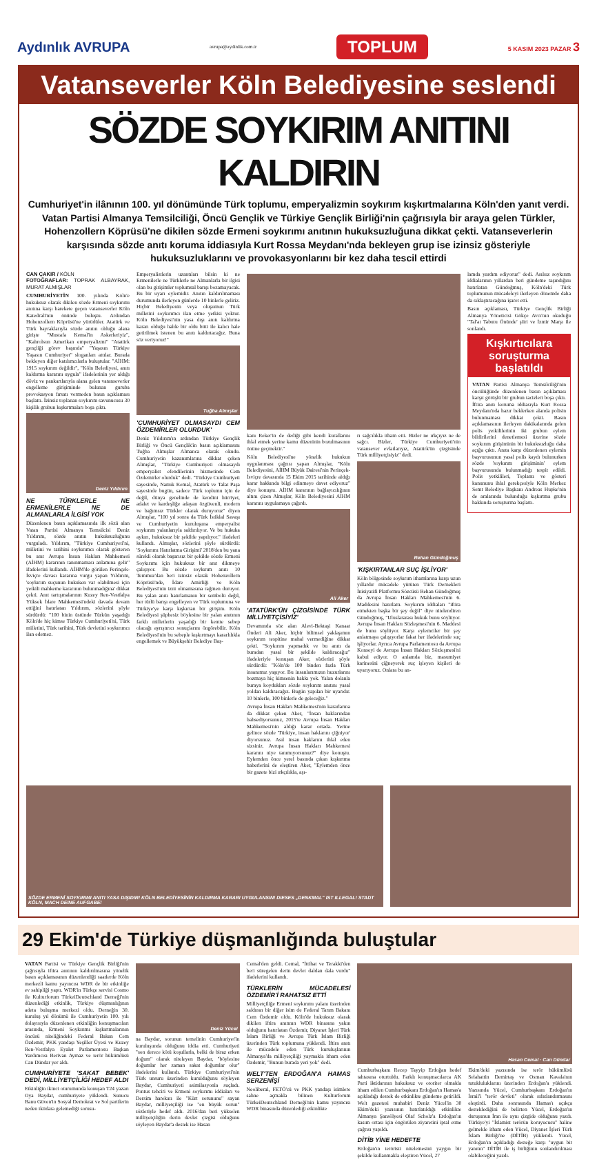Aydınlık AVRUPA
avrupa@aydinlik.com.tr
TOPLUM
5 KASIM 2023 PAZAR 3
Vatanseverler Köln Belediyesine seslendi
SÖZDE SOYKIRIM ANITINI KALDIRIN
Cumhuriyet'in ilânının 100. yıl dönümünde Türk toplumu, emperyalizmin soykırım kışkırtmalarına Köln'den yanıt verdi. Vatan Partisi Almanya Temsilciliği, Öncü Gençlik ve Türkiye Gençlik Birliği'nin çağrısıyla bir araya gelen Türkler, Hohenzollern Köprüsü'ne dikilen sözde Ermeni soykırımı anıtının hukuksuzluğuna dikkat çekti. Vatanseverlerin karşısında sözde anıtı koruma iddiasıyla Kurt Rossa Meydanı'nda bekleyen grup ise izinsiz gösteriyle hukuksuzluklarını ve provokasyonlarını bir kez daha tescil ettirdi
CAN ÇAKIR / KÖLN
FOTOĞRAFLAR: TOPRAK ALBAYRAK, MURAT ALMIŞLAR
CUMHURİYETİN 100. yılında Köln'e hukuksuz olarak dikilen sözde Ermeni soykırımı anıtına karşı harekete geçen vatanseverler Köln Katedrali'nin önünde buluştu. Ardından Hohenzollern Köprüsü'ne yürüdüler. Atatürk ve Türk bayraklarıyla sözde anıtın olduğu alana girişte "Mustafa Kemal'in Askerleriyiz", "Kahrolsun Amerikan emperyalizmi" "Atatürk gençliği görev başında" "Yaşasın Türkiye Yaşasın Cumhuriyet" sloganları attılar. Burada bekleyen diğer katılımcılarla buluştular. "AİHM: 1915 soykırım değildir", "Köln Belediyesi, anıtı kaldırma kararını uygula" ifadelerinin yer aldığı döviz ve pankartlarıyla alana gelen vatanseverler engelleme girişiminde bulunan guruba provokasyon fırsatı vermeden basın açıklaması başlattı. İzinsiz toplanan soykırım savunucusu 30 kişilik grubun kışkırtmaları boşa çıktı.
Deniz Yıldırım
NE TÜRKLERLE NE ERMENİLERLE NE DE ALMANLARLA İLGİSİ YOK
Düzenlenen basın açıklamasında ilk sözü alan Vatan Partisi Almanya Temsilcisi Deniz Yıldırım, sözde anıtın hukuksuzluğunu vurguladı. Yıldırım, "Türkiye Cumhuriyeti'ni, milletini ve tarihini soykırımcı olarak gösteren bu anıt Avrupa İnsan Hakları Mahkemesi (AİHM) kararının tanınmaması anlamına gelir" ifadelerini kullandı. AİHM'de görülen Perinçek-İsviçre davası kararına vurgu yapan Yıldırım, 'soykırım suçunun hukuken var olabilmesi için yetkili mahkeme kararının bulunmadığına' dikkat çekti. Anıt tartışmalarının Kuzey Ren-Vestfalya Yüksek İdare Mahkemesi'ndeki davada devam ettiğini hatırlatan Yıldırım, sözlerini şöyle sürdürdü: "100 binin üstünde Türkün yaşadığı Köln'de hiç kimse Türkiye Cumhuriyeti'ni, Türk milletini, Türk tarihini, Türk devletini soykırımcı ilan edemez.
Emperyalistlerin uzantıları bilsin ki ne Ermenilerle ne Türklerle ne Almanlarla bir ilgisi olan bu girişimler toplumsal barışı bozamayacak. Bu bir uyarı eylemidir. Anıtın kaldırılmaması durumunda ilerleyen günlerde 10 binlerle geliriz. Hiçbir Belediyenin veya oluşumun Türk milletini soykırımcı ilan etme yetkisi yoktur. Köln Belediyesi'nin yasa dışı anıtı kaldırma kararı olduğu halde bir oldu bitti ile kalıcı hale getirilmek istenen bu anıtı kaldırtacağız. Buna söz veriyoruz!"
Tuğba Almışlar
'CUMHURİYET OLMASAYDI CEM ÖZDEMİRLER OLURDUK'
Deniz Yıldırım'ın ardından Türkiye Gençlik Birliği ve Öncü Gençlik'in basın açıklamasını Tuğba Almışlar Almanca olarak okudu. Cumhuriyetin kazanımlarına dikkat çeken Almışlar, "Türkiye Cumhuriyeti olmasaydı emperyalist efendilerinin hizmetinde Cem Özdemirler olurduk" dedi. "Türkiye Cumhuriyeti sayesinde, Namık Kemal, Atatürk ve Talat Paşa sayesinde bugün, sadece Türk toplumu için de değil, dünya genelinde de kendini hürriyet, adalet ve kardeşliğe adayan özgüvenli, modern ve bağımsız Türkler olarak duruyoruz" diyen Almışlar, "100 yıl sonra da Türk İstiklal Savaşı ve Cumhuriyetin kuruluşuna emperyalist soykırım yalanlarıyla saldırılıyor. Ve bu hukuka aykırı, hukuksuz bir şekilde yapılıyor." ifadeleri kullandı. Almışlar, sözlerini şöyle sürdürdü: 'Soykırımı Hatırlatma Girişimi' 2018'den bu yana sürekli olarak başarısız bir şekilde sözde Ermeni Soykırımı için hukuksuz bir anıt dikmeye çalışıyor. Bu sözde soykırım anıtı 10 Temmuz'dan beri izinsiz olarak Hohenzollern Köprüsü'nde, İdare Amirliği ve Köln Belediyesi'nin izni olmamasına rağmen duruyor. Bu yalan anıtı hatırlamanın bir sembolü değil, her türlü barışı engelleyen ve Türk toplumuna ve Türkiye'ye karşı kışkırtan bir girişim. Köln Belediyesi şüphesiz böylesine bir yalan anıtının farklı milletlerin yaşadığı bir kentte sebep olacağı ayrıştırıcı sonuçlarını öngörebilir. Köln Belediyesi'nin bu sebeple kışkırtmayı kararlılıkla engellemek ve Büyükşehir Belediye Baş-
kanı Reker'in de dediği gibi kendi kurallarını ihlal etmek yerine kamu düzeninin bozulmasının önüne geçmektir."
Köln Belediyesi'ne yönelik hukukun uygulanması çağrısı yapan Almışlar, "Köln Belediyesini, AİHM Büyük Dairesi'nin Perinçek-İsviçre davasında 15 Ekim 2015 tarihinde aldığı karar hakkında bilgi edinmeye davet ediyoruz" diye konuştu. AİHM kararının bağlayıcılığının altını çizen Almışlar, Köln Belediyesini AİHM kararını uygulamaya çağırdı.
Ali Aker
'ATATÜRK'ÜN ÇİZGİSİNDE TÜRK MİLLİYETÇİSİYİZ'
Devamında söz alan Alevi-Bektaşi Kanaat Önderi Ali Aker, hiçbir bilimsel yaklaşımın soykırım tespitine mahal vermediğine dikkat çekti. "Soykırım yapmadık ve bu anıtı da buradan yasal bir şekilde kaldıracağız" ifadeleriyle konuşan Aker, sözlerini şöyle sürdürdü: "Köln'de 100 binden fazla Türk insanımız yaşıyor. Bu insanlarımızın huzurlarını bozmaya hiç kimsenin hakkı yok. Yalan dolanla buraya koydukları sözde soykırım anıtını yasal yoldan kaldıracağız. Bugün yapılan bir uyarıdır. 10 binlerle, 100 binlerle de geleceğiz."
Avrupa İnsan Hakları Mahkemesi'nin kararlarına da dikkat çeken Aker, "İnsan haklarından bahsediyorsunuz, 2015'te Avrupa İnsan Hakları Mahkemesi'nin aldığı karar ortada. Yerine gelince sözde 'Türkiye, insan haklarını çiğniyor' diyorsunuz. Asıl insan haklarını ihlal eden sizsiniz. Avrupa İnsan Hakları Mahkemesi kararını niye tanımıyorsunuz?" diye konuştu. Eylemden önce yerel basında çıkan kışkırtma haberlerini de eleştiren Aker, "Eylemden önce bir gazete bizi ırkçılıkla, aşı-
rı sağcılıkla itham etti. Bizler ne ırkçıyız ne de sağcı. Bizler, Türkiye Cumhuriyeti'nin vatansever evlatlarıyız, Atatürk'ün çizgisinde Türk milliyetçisiyiz" dedi.
Rehan Gündoğmuş
'KIŞKIRTANLAR SUÇ İŞLİYOR'
Köln bölgesinde soykırım ithamlarına karşı uzun yıllardır mücadele yürüten Türk Dernekleri İnisiyatifi Platformu Sözcüsü Rehan Gündoğmuş da Avrupa İnsan Hakları Mahkemesi'nin 6. Maddesini hatırlattı. Soykırım iddiaları "iftira etmekten başka bir şey değil" diye nitelendiren Gündoğmuş, "Uluslararası hukuk bunu söylüyor. Avrupa İnsan Hakları Sözleşmesi'nin 6. Maddesi de bunu söylüyor. Karşı eylemciler bir şey anlatmaya çalışıyorlar fakat her ifadelerinde suç işliyorlar. Ayrıca Avrupa Parlamentosu da Avrupa Konseyi de Avrupa İnsan Hakları Sözleşmesi'ni kabul ediyor. O anlamda biz, masumiyet karinesini çiğneyerek suç işleyen kişileri de uyarıyoruz. Onlara bu an-
lamda yardım ediyoruz" dedi. Asılsız soykırım iddialarının yıllardan beri gündeme taşındığını hatırlatan Gündoğmuş, Köln'deki Türk toplumunun mücadeleyi ilerleyen dönemde daha da sıklaştıracağına işaret etti.
Basın açıklaması, Türkiye Gençlik Birliği Almanya Yöneticisi Gökçe Avcı'nın okuduğu "Tal'at Tabutu Önünde' şiiri ve İzmir Marşı ile sonlandı.
Kışkırtıcılara soruşturma başlatıldı
VATAN Partisi Almanya Temsilciliği'nin öncülüğünde düzenlenen basın açıklaması karşıt görüşlü bir grubun tacizleri boşa çıktı. İftira anıtı koruma iddiasıyla Kurt Rossa Meydanı'nda hazır beklerken alanda polisin bulunmaması dikkat çekti. Basın açıklamasının ilerleyen dakikalarında gelen polis yetkililerinin iki grubun eylem bildirilerini denetlemesi üzerine sözde soykırım girişiminin bir hukuksuzluğu daha açığa çıktı. Anıta karşı düzenlenen eylemin başvurusunun yasal polis kaydı bulunurken sözde 'soykırım girişiminin' eylem başvurusunda bulunmadığı tespit edildi. Polis yetkilileri, Toplantı ve gösteri kanununu ihlal gerekçesiyle Köln Merkez Semt Belediye Başkanı Andreas Hupke'nin de aralarında bulunduğu kışkırtma grubu hakkında soruşturma başlattı.
SÖZDE ERMENİ SOYKIRIMI ANITI YASA DIŞIDIR! KÖLN BELEDİYESİNİN KALDIRMA KARARI UYGULANSIN! DIESES „DENKMAL" IST ILLEGAL! STADT KÖLN, MACH DEINE AUFGABE!
29 Ekim'de Türkiye düşmanlığında buluştular
VATAN Partisi ve Türkiye Gençlik Birliği'nin çağrısıyla iftira anıtının kaldırılmasına yönelik basın açıklamasının düzenlendiği saatlerde Köln merkezli kamu yayıncısı WDR de bir etkinliğe ev sahipliği yaptı. WDR'in Türkçe servisi Cosmo ile Kulturforum TürkeiDeutschland Derneği'nin düzenlediği etkinlik, Türkiye düşmanlığının adeta buluşma merkezi oldu. Derneğin 30. kuruluş yıl dönümü ile Cumhuriyetin 100. yılı dolayısıyla düzenlenen etkinliğin konuşmacıları arasında, Ermeni Soykırımı kışkırtmalarının öncüsü niteliğindeki Federal Bakan Cem Özdemir, PKK yandaşı Yeşiller Üyesi ve Kuzey Ren-Vestfalya Eyalet Parlamentosu Başkan Yardımcısı Berivan Aymaz ve terör hükümlüsü Can Dündar yer aldı.
CUMHURİYETE 'SAKAT BEBEK' DEDİ, MİLLİYETÇİLİĞİ HEDEF ALDI
Etkinliğin ikinci oturumunda konuşan T24 yazarı Oya Baydar, cumhuriyete yüklendi. Sunucu Banu Güven'in Sosyal Demokrat ve Sol partilerin neden iktidara gelemediği sorusu-
Deniz Yücel
na Baydar, sorunun temelinin Cumhuriyet'in kuruluşunda olduğunu iddia etti. Cumhuriyeti "son derece kötü koşullarla, belki de biraz erken doğum" olarak niteleyen Baydar, "böylesine doğumlar her zaman sakat doğumlar olur" ifadelerini kullandı. Türkiye Cumhuriyeti'nin Türk unsuru üzerinden kurulduğunu söyleyen Baydar, Cumhuriyeti asimilasyonla suçladı. Pontus tehciri ve Ermeni soykırımı iddiaları ve Dersim harekatı ile "Kürt sorununu" sayan Baydar, milliyetçiliği ise "en büyük sorun" sözleriyle hedef aldı. 2016'dan beri yükselen milliyetçiliğin derin devlet çizgisi olduğunu söyleyen Baydar'a destek ise Hasan
Cemal'den geldi. Cemal, "İttihat ve Terakki'den beri süregelen derin devlet daldan dala vurdu" ifadelerini kullandı.
TÜRKLERİN MÜCADELESİ ÖZDEMİR'İ RAHATSIZ ETTİ
Milliyetçiliğe Ermeni soykırımı yalanı üzerinden saldıran bir diğer isim de Federal Tarım Bakanı Cem Özdemir oldu. Köln'de hukuksuz olarak dikilen iftira anıtının WDR binasına yakın olduğunu hatırlatan Özdemir, Diyanet İşleri Türk İslam Birliği ve Avrupa Türk İslam Birliği üzerinden Türk toplumuna yüklendi. İftira anıtı ile mücadele eden Türk kuruluşlarının Almanya'da milliyetçiliği yaymakla itham eden Özdemir, "Bunun burada yeri yok" dedi.
WELT'TEN ERDOĞAN'A HAMAS SERZENİŞİ
Neoliberal, FETÖ'cü ve PKK yandaşı isimlere sahne açmakla bilinen Kulturforum TürkeiDeutschland Derneği'nin kamu yayıncısı WDR binasında düzenlediği etkinlikte
Hasan Cemal · Can Dündar
Cumhurbaşkanı Recep Tayyip Erdoğan hedef tahtasına oturtuldu. Farklı konuşmacılarca AK Parti iktidarının hukuksuz ve otoriter olmakla itham edilen Cumhurbaşkanı Erdoğan'ın Hamas'a açıkladığı destek de etkinlikte gündeme getirildi. Welt gazetesi muhabiri Deniz Yücel'in 30 Ekim'deki yazısının hatırlatıldığı etkinlikte Almanya Şansölyesi Olaf Scholz'a Erdoğan'ın kasım ortası için öngörülen ziyaretini iptal etme çağrısı yapıldı.
DİTİB YİNE HEDEFTE
Erdoğan'ın teröristi nitelemesini yaygın bir şekilde kullanmakla eleştiren Yücel, 27
Ekim'deki yazısında ise terör hükümlüsü Selahattin Demirtaş ve Osman Kavala'nın tutukluluklarını üzerinden Erdoğan'a yüklendi. Yazısında Yücel, Cumhurbaşkanı Erdoğan'ın İsrail'i "terör devleti" olarak sıfatlandırmasını eleştirdi. Daha sonrasında Hamas'ı açıkça desteklediğini de belirten Yücel, Erdoğan'ın duruşunun İran ile aynı çizgide olduğunu yazdı. Türkiye'yi "İslamist terörün koruyucusu" haline gelmekle itham eden Yücel, Diyanet İşleri Türk İslam Birliği'ne (DİTİB) yüklendi. Yücel, Erdoğan'ın açıkladığı desteğe karşı "uygun bir yanıtın" DİTİB ile iş birliğinin sonlandırılması olabileceğini yazdı.